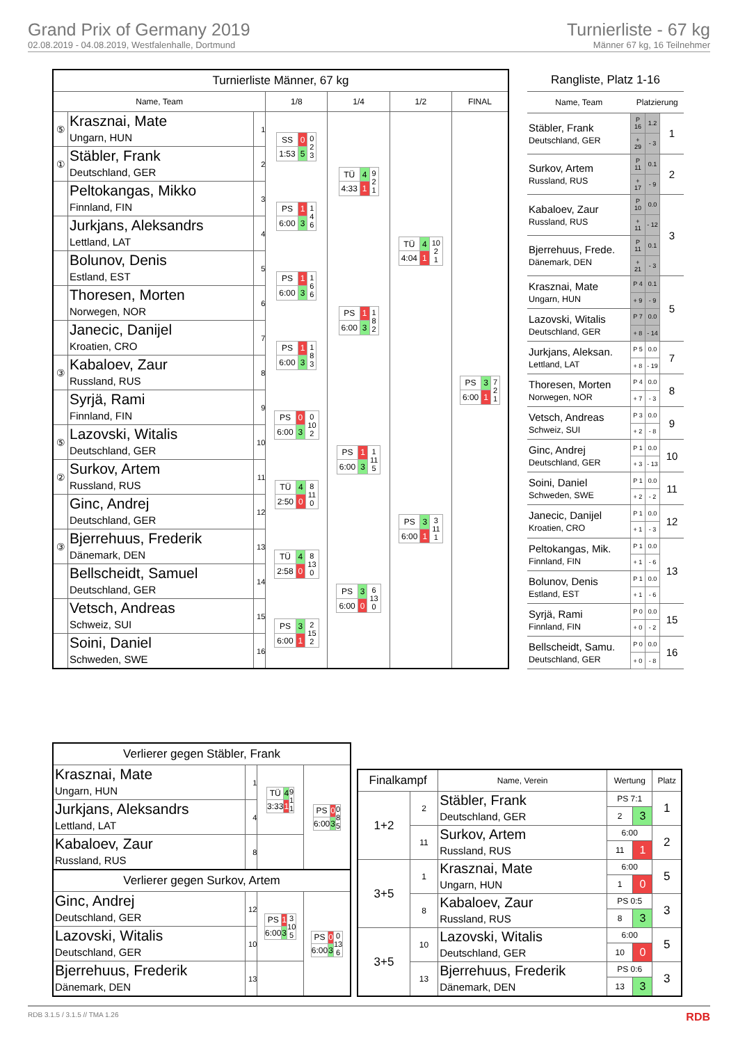Grand Prix of Germany 2019
02.08.2019 - 04.08.2019, Westfalenhalle, Dortmund
Turnierliste - 67 kg
Männer 67 kg, 16 Teilnehmer
| Turnierliste Männer, 67 kg | | | | | | |
| Name, Team | | | 1/8 | 1/4 | 1/2 | FINAL |
| ⑤ | Krasznai, Mate Ungarn, HUN | 1 | / SS / 0 / 0 2 3 / / 1:53 / 5 / / | / TÜ / 4 / 9 2 1 / / 4:33 / 1 / / | / TÜ / 4 / 10 2 1 / / 4:04 / 1 / / | / PS / 3 / 7 2 1 / / 6:00 / 1 / / |
| ① | Stäbler, Frank Deutschland, GER | 2 | | | | |
| | Peltokangas, Mikko Finnland, FIN | 3 | / PS / 1 / 1 4 6 / / 6:00 / 3 / / | | | |
| | Jurkjans, Aleksandrs Lettland, LAT | 4 | | | | |
| | Bolunov, Denis Estland, EST | 5 | / PS / 1 / 1 6 6 / / 6:00 / 3 / / | / PS / 1 / 1 8 2 / / 6:00 / 3 / / | | |
| | Thoresen, Morten Norwegen, NOR | 6 | | | | |
| | Janecic, Danijel Kroatien, CRO | 7 | / PS / 1 / 1 8 3 / / 6:00 / 3 / / | | | |
| ③ | Kabaloev, Zaur Russland, RUS | 8 | | | | |
| | Syrjä, Rami Finnland, FIN | 9 | / PS / 0 / 0 10 2 / / 6:00 / 3 / / | / PS / 1 / 1 11 5 / / 6:00 / 3 / / | / PS / 3 / 3 11 1 / / 6:00 / 1 / / | |
| ⑤ | Lazovski, Witalis Deutschland, GER | 10 | | | | |
| ② | Surkov, Artem Russland, RUS | 11 | / TÜ / 4 / 8 11 0 / / 2:50 / 0 / / | | | |
| | Ginc, Andrej Deutschland, GER | 12 | | | | |
| ③ | Bjerrehuus, Frederik Dänemark, DEN | 13 | / TÜ / 4 / 8 13 0 / / 2:58 / 0 / / | / PS / 3 / 6 13 0 / / 6:00 / 0 / / | | |
| | Bellscheidt, Samuel Deutschland, GER | 14 | | | | |
| | Vetsch, Andreas Schweiz, SUI | 15 | / PS / 3 / 2 15 2 / / 6:00 / 1 / / | | | |
| | Soini, Daniel Schweden, SWE | 16 | | | | |
| Rangliste, Platz 1-16 | | | |
| Name, Team | Platzierung | | |
| Stäbler, Frank Deutschland, GER | P 16 | 1.2 | 1 |
| | + 29 | - 3 | |
| Surkov, Artem Russland, RUS | P 11 | 0.1 | 2 |
| | + 17 | - 9 | |
| Kabaloev, Zaur Russland, RUS | P 10 | 0.0 | 3 |
| | + 11 | - 12 | |
| Bjerrehuus, Frede. Dänemark, DEN | P 11 | 0.1 | |
| | + 21 | - 3 | |
| Krasznai, Mate Ungarn, HUN | P 4 | 0.1 | 5 |
| | + 9 | - 9 | |
| Lazovski, Witalis Deutschland, GER | P 7 | 0.0 | |
| | + 8 | - 14 | |
| Jurkjans, Aleksan. Lettland, LAT | P 5 | 0.0 | 7 |
| | + 8 | - 19 | |
| Thoresen, Morten Norwegen, NOR | P 4 | 0.0 | 8 |
| | + 7 | - 3 | |
| Vetsch, Andreas Schweiz, SUI | P 3 | 0.0 | 9 |
| | + 2 | - 8 | |
| Ginc, Andrej Deutschland, GER | P 1 | 0.0 | 10 |
| | + 3 | - 13 | |
| Soini, Daniel Schweden, SWE | P 1 | 0.0 | 11 |
| | + 2 | - 2 | |
| Janecic, Danijel Kroatien, CRO | P 1 | 0.0 | 12 |
| | + 1 | - 3 | |
| Peltokangas, Mik. Finnland, FIN | P 1 | 0.0 | 13 |
| | + 1 | - 6 | |
| Bolunov, Denis Estland, EST | P 1 | 0.0 | |
| | + 1 | - 6 | |
| Syrjä, Rami Finnland, FIN | P 0 | 0.0 | 15 |
| | + 0 | - 2 | |
| Bellscheidt, Samu. Deutschland, GER | P 0 | 0.0 | 16 |
| | + 0 | - 8 | |
| Verlierer gegen Stäbler, Frank | | | |
| Krasznai, Mate Ungarn, HUN | 1 | / TÜ / 4 / 9 1 1 / / 3:33 / 1 / / | / PS / 0 / 0 8 5 / / 6:00 / 3 / / |
| Jurkjans, Aleksandrs Lettland, LAT | 4 | | |
| Kabaloev, Zaur Russland, RUS | 8 | | |
| Verlierer gegen Surkov, Artem | | | |
| Ginc, Andrej Deutschland, GER | 12 | / PS / 1 / 3 10 5 / / 6:00 / 3 / / | / PS / 0 / 0 13 6 / / 6:00 / 3 / / |
| Lazovski, Witalis Deutschland, GER | 10 | | |
| Bjerrehuus, Frederik Dänemark, DEN | 13 | | |
| Finalkampf | | Name, Verein | Wertung | | Platz |
| --- | --- | --- | --- | --- | --- |
| 1+2 | 2 | Stäbler, Frank Deutschland, GER | PS 7:1 | | 1 |
| | | | 2 | 3 | |
| | 11 | Surkov, Artem Russland, RUS | 6:00 | | 2 |
| | | | 11 | 1 | |
| 3+5 | 1 | Krasznai, Mate Ungarn, HUN | 6:00 | | 5 |
| | | | 1 | 0 | |
| | 8 | Kabaloev, Zaur Russland, RUS | PS 0:5 | | 3 |
| | | | 8 | 3 | |
| 3+5 | 10 | Lazovski, Witalis Deutschland, GER | 6:00 | | 5 |
| | | | 10 | 0 | |
| | 13 | Bjerrehuus, Frederik Dänemark, DEN | PS 0:6 | | 3 |
| | | | 13 | 3 | |
RDB 3.1.5 / 3.1.5 // TMA 1.26 RDB